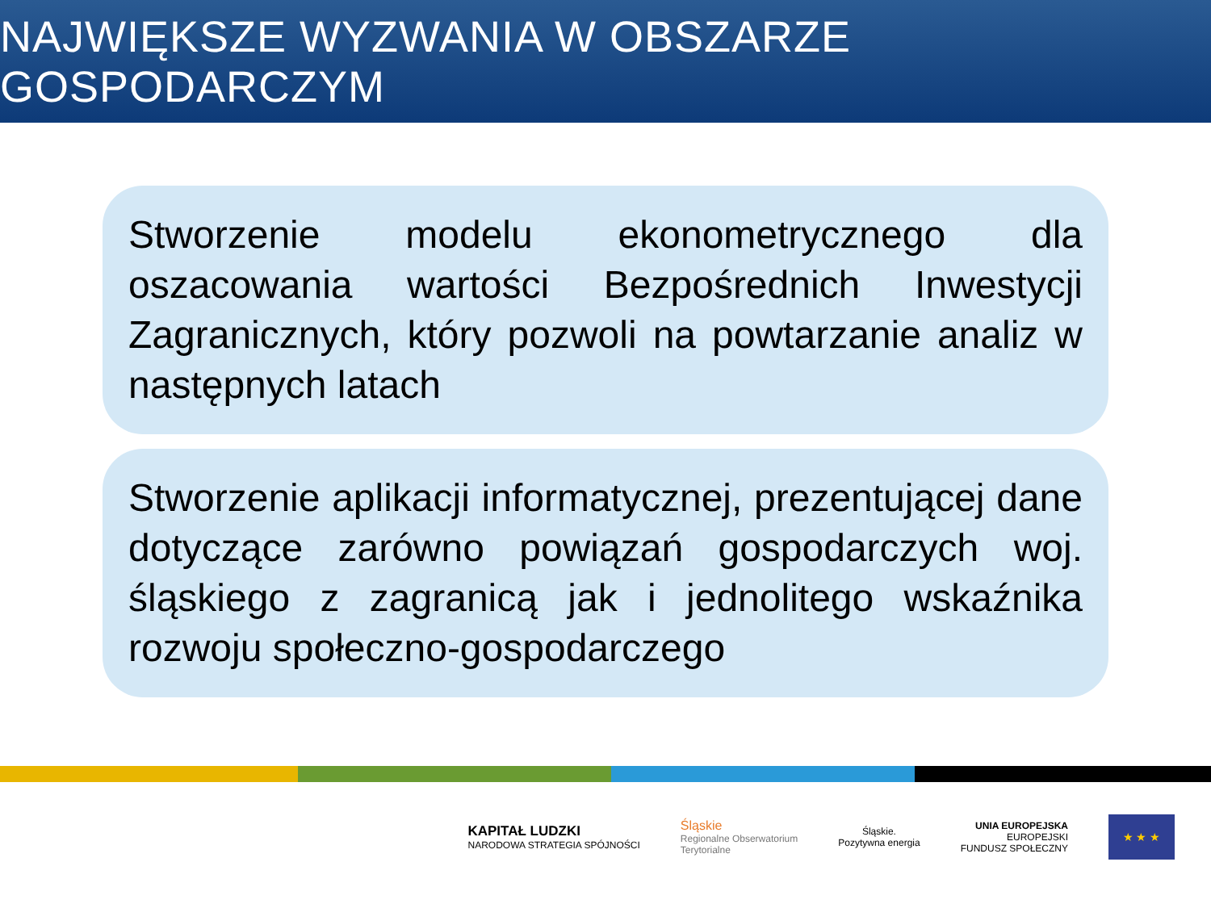NAJWIĘKSZE WYZWANIA W OBSZARZE GOSPODARCZYM
Stworzenie modelu ekonometrycznego dla oszacowania wartości Bezpośrednich Inwestycji Zagranicznych, który pozwoli na powtarzanie analiz w następnych latach
Stworzenie aplikacji informatycznej, prezentującej dane dotyczące zarówno powiązań gospodarczych woj. śląskiego z zagranicą jak i jednolitego wskaźnika rozwoju społeczno-gospodarczego
KAPITAŁ LUDZKI
NARODOWA STRATEGIA SPÓJNOŚCI
Śląskie
Regionalne Obserwatorium
Terytorialne
Śląskie.
Pozytywna energia
UNIA EUROPEJSKA
EUROPEJSKI
FUNDUSZ SPOŁECZNY
★ ★ ★